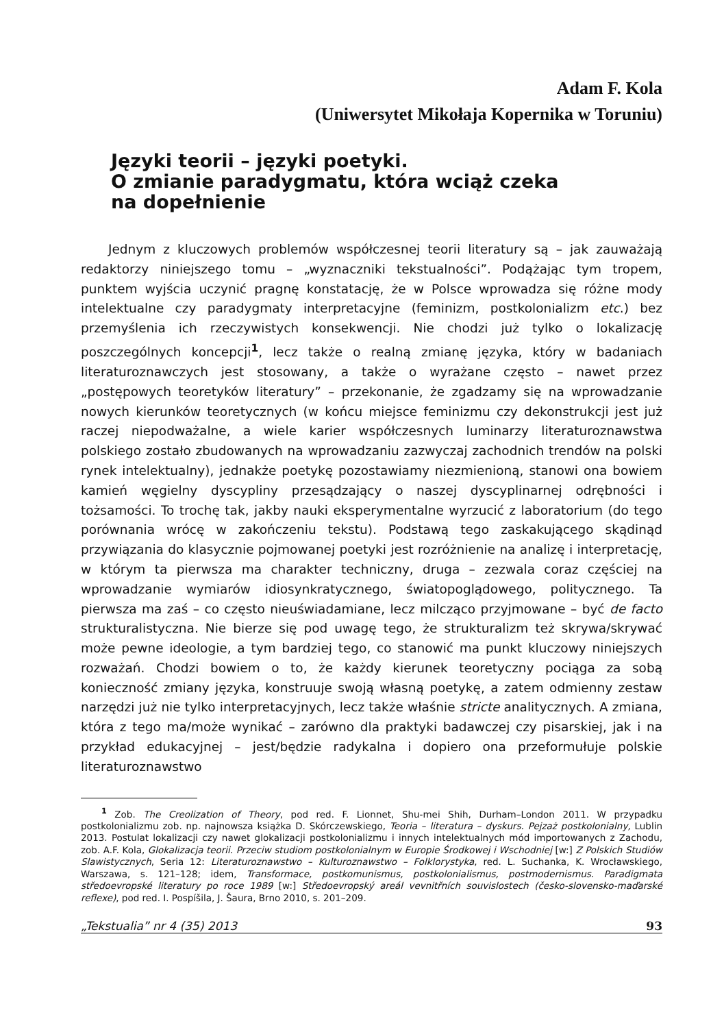Adam F. Kola
(Uniwersytet Mikołaja Kopernika w Toruniu)
Języki teorii – języki poetyki.
O zmianie paradygmatu, która wciąż czeka
na dopełnienie
Jednym z kluczowych problemów współczesnej teorii literatury są – jak zauważają redaktorzy niniejszego tomu – „wyznaczniki tekstualności”. Podążając tym tropem, punktem wyjścia uczynić pragnę konstatację, że w Polsce wprowadza się różne mody intelektualne czy paradygmaty interpretacyjne (feminizm, postkolonializm etc.) bez przemyślenia ich rzeczywistych konsekwencji. Nie chodzi już tylko o lokalizację poszczególnych koncepcji<sup>1</sup>, lecz także o realną zmianę języka, który w badaniach literaturoznawczych jest stosowany, a także o wyrażane często – nawet przez „postępowych teoretyków literatury” – przekonanie, że zgadzamy się na wprowadzanie nowych kierunków teoretycznych (w końcu miejsce feminizmu czy dekonstrukcji jest już raczej niepodważalne, a wiele karier współczesnych luminarzy literaturoznawstwa polskiego zostało zbudowanych na wprowadzaniu zazwyczaj zachodnich trendów na polski rynek intelektualny), jednakże poetykę pozostawiamy niezmienioną, stanowi ona bowiem kamień węgielny dyscypliny przesądzający o naszej dyscyplinarnej odrębności i tożsamości. To trochę tak, jakby nauki eksperymentalne wyrzucić z laboratorium (do tego porównania wrócę w zakończeniu tekstu). Podstawą tego zaskakującego skądinąd przywiązania do klasycznie pojmowanej poetyki jest rozróżnienie na analizę i interpretację, w którym ta pierwsza ma charakter techniczny, druga – zezwala coraz częściej na wprowadzanie wymiarów idiosynkratycznego, światopoglądowego, politycznego. Ta pierwsza ma zaś – co często nieuświadamiane, lecz milcząco przyjmowane – być de facto strukturalistyczna. Nie bierze się pod uwagę tego, że strukturalizm też skrywa/skrywać może pewne ideologie, a tym bardziej tego, co stanowić ma punkt kluczowy niniejszych rozważań. Chodzi bowiem o to, że każdy kierunek teoretyczny pociąga za sobą konieczność zmiany języka, konstruuje swoją własną poetykę, a zatem odmienny zestaw narzędzi już nie tylko interpretacyjnych, lecz także właśnie stricte analitycznych. A zmiana, która z tego ma/może wynikać – zarówno dla praktyki badawczej czy pisarskiej, jak i na przykład edukacyjnej – jest/będzie radykalna i dopiero ona przeformułuje polskie literaturoznawstwo
<sup>1</sup> Zob. The Creolization of Theory, pod red. F. Lionnet, Shu-mei Shih, Durham–London 2011. W przypadku postkolonializmu zob. np. najnowsza książka D. Skórczewskiego, Teoria – literatura – dyskurs. Pejzaż postkolonialny, Lublin 2013. Postulat lokalizacji czy nawet glokalizacji postkolonializmu i innych intelektualnych mód importowanych z Zachodu, zob. A.F. Kola, Glokalizacja teorii. Przeciw studiom postkolonialnym w Europie Środkowej i Wschodniej [w:] Z Polskich Studiów Slawistycznych, Seria 12: Literaturoznawstwo – Kulturoznawstwo – Folklorystyka, red. L. Suchanka, K. Wrocławskiego, Warszawa, s. 121–128; idem, Transformace, postkomunismus, postkolonialismus, postmodernismus. Paradigmata středoevropské literatury po roce 1989 [w:] Středoevropský areál vevnitřních souvislostech (česko-slovensko-maďarské reflexe), pod red. I. Pospíšila, J. Šaura, Brno 2010, s. 201–209.
„Tekstualia” nr 4 (35) 2013 93